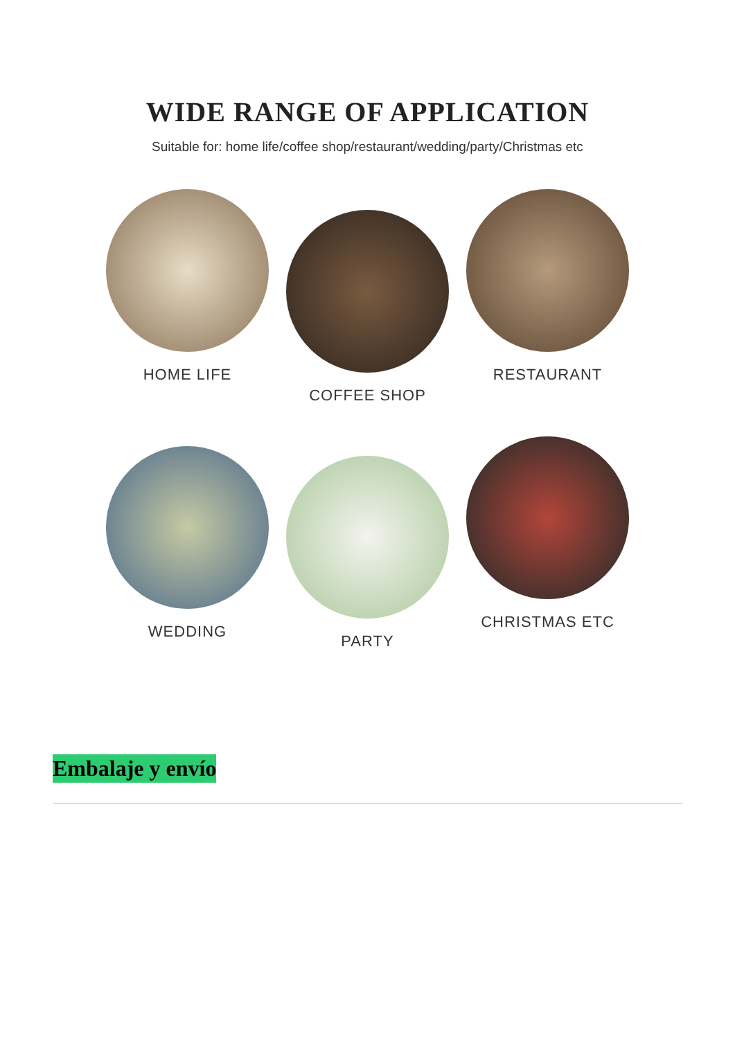WIDE RANGE OF APPLICATION
Suitable for: home life/coffee shop/restaurant/wedding/party/Christmas etc
HOME LIFE
COFFEE SHOP
RESTAURANT
WEDDING
PARTY
CHRISTMAS ETC
Embalaje y envío